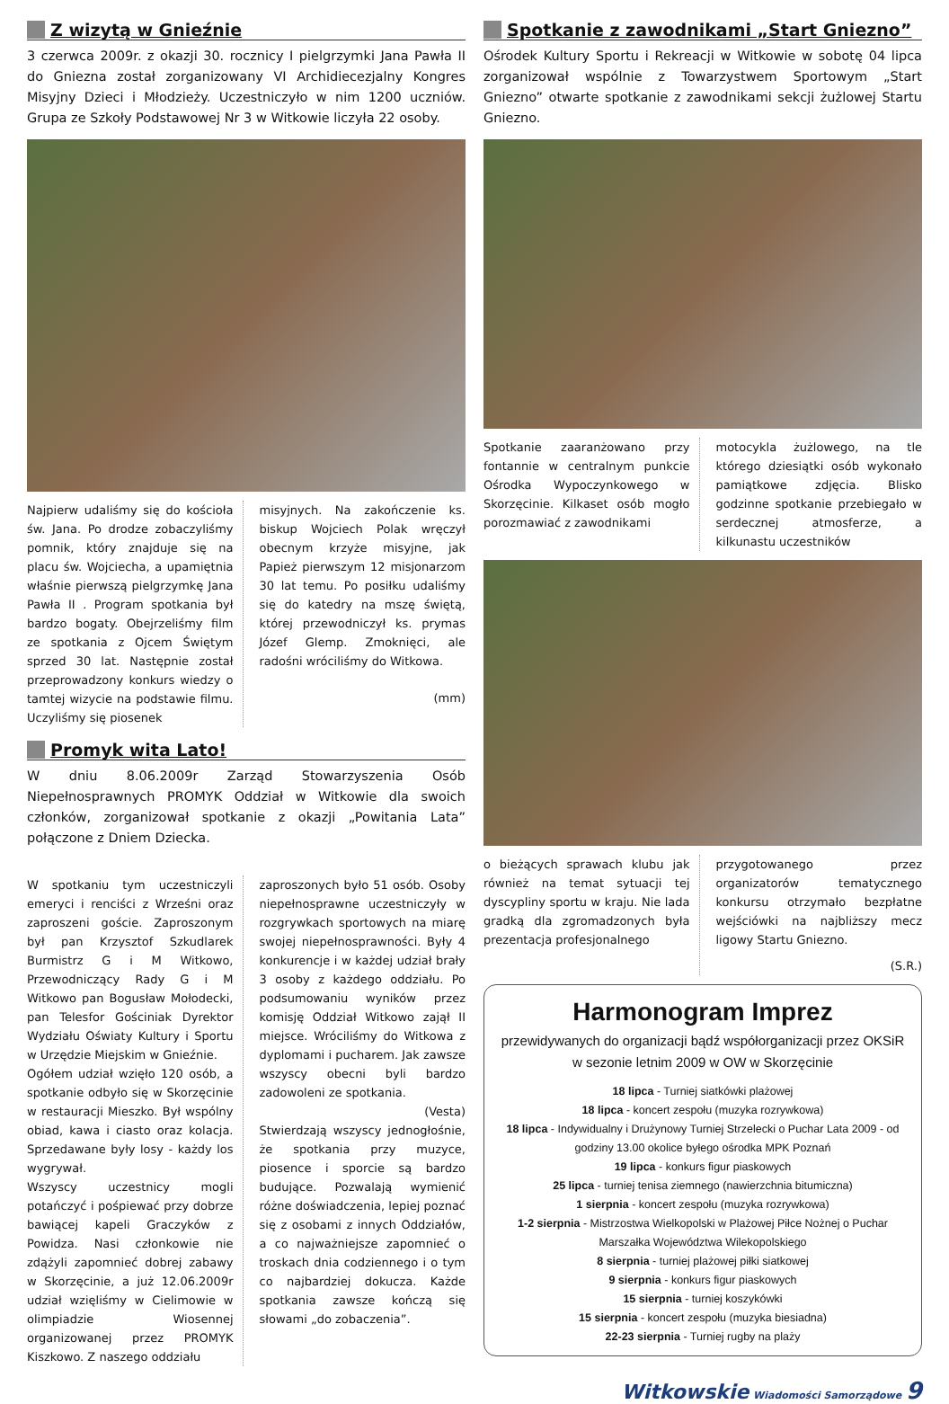Z wizytą w Gnieźnie
3 czerwca 2009r. z okazji 30. rocznicy I pielgrzymki Jana Pawła II do Gniezna został zorganizowany VI Archidiecezjalny Kongres Misyjny Dzieci i Młodzieży. Uczestniczyło w nim 1200 uczniów. Grupa ze Szkoły Podstawowej Nr 3 w Witkowie liczyła 22 osoby.
Najpierw udaliśmy się do kościoła św. Jana. Po drodze zobaczyliśmy pomnik, który znajduje się na placu św. Wojciecha, a upamiętnia właśnie pierwszą pielgrzymkę Jana Pawła II . Program spotkania był bardzo bogaty. Obejrzeliśmy film ze spotkania z Ojcem Świętym sprzed 30 lat. Następnie został przeprowadzony konkurs wiedzy o tamtej wizycie na podstawie filmu. Uczyliśmy się piosenek
misyjnych. Na zakończenie ks. biskup Wojciech Polak wręczył obecnym krzyże misyjne, jak Papież pierwszym 12 misjonarzom 30 lat temu. Po posiłku udaliśmy się do katedry na mszę świętą, której przewodniczył ks. prymas Józef Glemp. Zmoknięci, ale radośni wróciliśmy do Witkowa.
(mm)
Promyk wita Lato!
W dniu 8.06.2009r Zarząd Stowarzyszenia Osób Niepełnosprawnych PROMYK Oddział w Witkowie dla swoich członków, zorganizował spotkanie z okazji „Powitania Lata” połączone z Dniem Dziecka.
W spotkaniu tym uczestniczyli emeryci i renciści z Wrześni oraz zaproszeni goście. Zaproszonym był pan Krzysztof Szkudlarek Burmistrz G i M Witkowo, Przewodniczący Rady G i M Witkowo pan Bogusław Mołodecki, pan Telesfor Gościniak Dyrektor Wydziału Oświaty Kultury i Sportu w Urzędzie Miejskim w Gnieźnie.
Ogółem udział wzięło 120 osób, a spotkanie odbyło się w Skorzęcinie w restauracji Mieszko. Był wspólny obiad, kawa i ciasto oraz kolacja. Sprzedawane były losy - każdy los wygrywał.
Wszyscy uczestnicy mogli potańczyć i pośpiewać przy dobrze bawiącej kapeli Graczyków z Powidza. Nasi członkowie nie zdążyli zapomnieć dobrej zabawy w Skorzęcinie, a już 12.06.2009r udział wzięliśmy w Cielimowie w olimpiadzie Wiosennej organizowanej przez PROMYK Kiszkowo. Z naszego oddziału
zaproszonych było 51 osób. Osoby niepełnosprawne uczestniczyły w rozgrywkach sportowych na miarę swojej niepełnosprawności. Były 4 konkurencje i w każdej udział brały 3 osoby z każdego oddziału. Po podsumowaniu wyników przez komisję Oddział Witkowo zajął II miejsce. Wróciliśmy do Witkowa z dyplomami i pucharem. Jak zawsze wszyscy obecni byli bardzo zadowoleni ze spotkania.
(Vesta)
Stwierdzają wszyscy jednogłośnie, że spotkania przy muzyce, piosence i sporcie są bardzo budujące. Pozwalają wymienić różne doświadczenia, lepiej poznać się z osobami z innych Oddziałów, a co najważniejsze zapomnieć o troskach dnia codziennego i o tym co najbardziej dokucza. Każde spotkania zawsze kończą się słowami „do zobaczenia”.
Spotkanie z zawodnikami „Start Gniezno”
Ośrodek Kultury Sportu i Rekreacji w Witkowie w sobotę 04 lipca zorganizował wspólnie z Towarzystwem Sportowym „Start Gniezno” otwarte spotkanie z zawodnikami sekcji żużlowej Startu Gniezno.
Spotkanie zaaranżowano przy fontannie w centralnym punkcie Ośrodka Wypoczynkowego w Skorzęcinie. Kilkaset osób mogło porozmawiać z zawodnikami
motocykla żużlowego, na tle którego dziesiątki osób wykonało pamiątkowe zdjęcia. Blisko godzinne spotkanie przebiegało w serdecznej atmosferze, a kilkunastu uczestników
o bieżących sprawach klubu jak również na temat sytuacji tej dyscypliny sportu w kraju. Nie lada gradką dla zgromadzonych była prezentacja profesjonalnego
przygotowanego przez organizatorów tematycznego konkursu otrzymało bezpłatne wejściówki na najbliższy mecz ligowy Startu Gniezno.
(S.R.)
Harmonogram Imprez
przewidywanych do organizacji bądź współorganizacji przez OKSiR
w sezonie letnim 2009 w OW w Skorzęcinie
18 lipca - Turniej siatkówki plażowej
18 lipca - koncert zespołu (muzyka rozrywkowa)
18 lipca - Indywidualny i Drużynowy Turniej Strzelecki o Puchar Lata 2009 - od godziny 13.00 okolice byłego ośrodka MPK Poznań
19 lipca - konkurs figur piaskowych
25 lipca - turniej tenisa ziemnego (nawierzchnia bitumiczna)
1 sierpnia - koncert zespołu (muzyka rozrywkowa)
1-2 sierpnia - Mistrzostwa Wielkopolski w Plażowej Piłce Nożnej o Puchar Marszałka Województwa Wilekopolskiego
8 sierpnia - turniej plażowej piłki siatkowej
9 sierpnia - konkurs figur piaskowych
15 sierpnia - turniej koszykówki
15 sierpnia - koncert zespołu (muzyka biesiadna)
22-23 sierpnia - Turniej rugby na plaży
Witkowskie Wiadomości Samorządowe 9